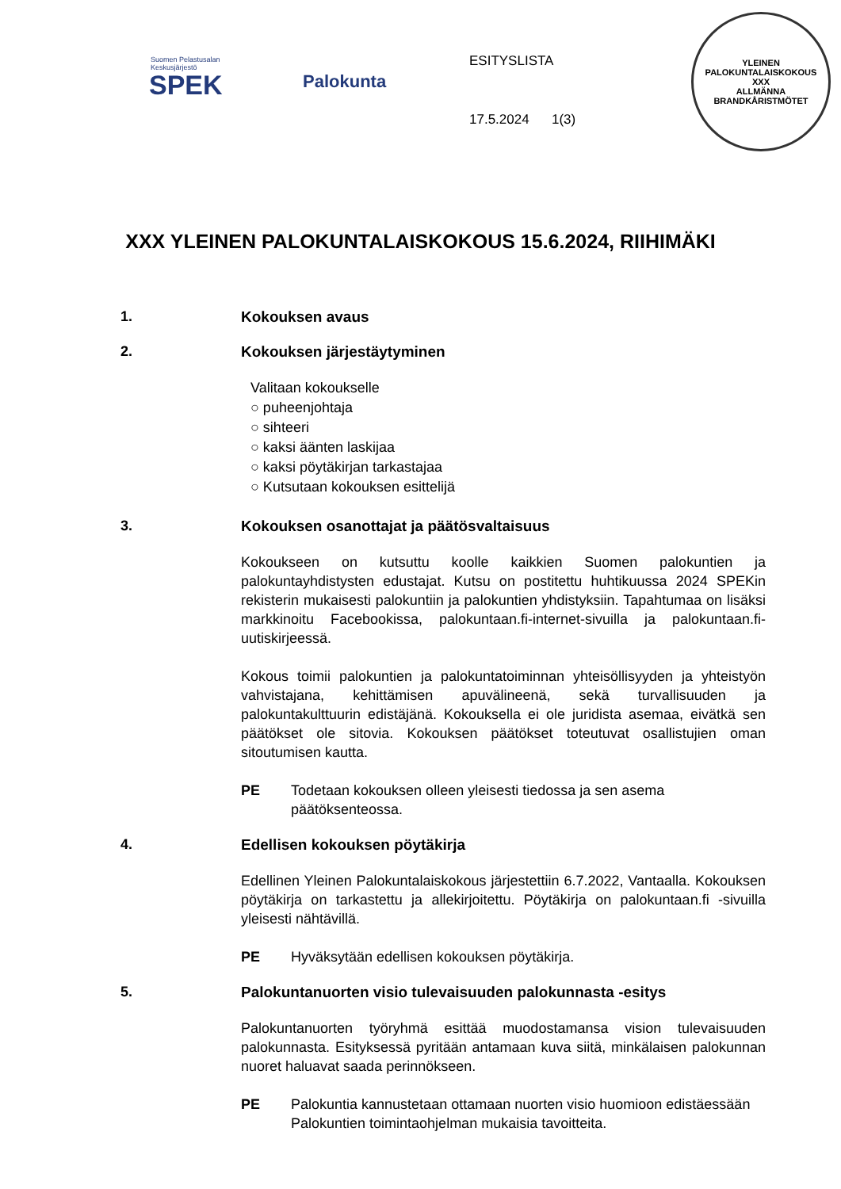Suomen Pelastusalan Keskusjärjestö
SPEK
Palokunta
ESITYSLISTA
17.5.2024 1(3)
YLEINEN PALOKUNTALAISKOKOUS
XXX
ALLMÄNNA BRANDKÅRISTMÖTET
XXX YLEINEN PALOKUNTALAISKOKOUS 15.6.2024, RIIHIMÄKI
1. Kokouksen avaus
2. Kokouksen järjestäytyminen
Valitaan kokoukselle
○ puheenjohtaja
○ sihteeri
○ kaksi äänten laskijaa
○ kaksi pöytäkirjan tarkastajaa
○ Kutsutaan kokouksen esittelijä
3. Kokouksen osanottajat ja päätösvaltaisuus
Kokoukseen on kutsuttu koolle kaikkien Suomen palokuntien ja palokuntayhdistysten edustajat. Kutsu on postitettu huhtikuussa 2024 SPEKin rekisterin mukaisesti palokuntiin ja palokuntien yhdistyksiin. Tapahtumaa on lisäksi markkinoitu Facebookissa, palokuntaan.fi-internet-sivuilla ja palokuntaan.fi-uutiskirjeessä.
Kokous toimii palokuntien ja palokuntatoiminnan yhteisöllisyyden ja yhteistyön vahvistajana, kehittämisen apuvälineenä, sekä turvallisuuden ja palokuntakulttuurin edistäjänä. Kokouksella ei ole juridista asemaa, eivätkä sen päätökset ole sitovia. Kokouksen päätökset toteutuvat osallistujien oman sitoutumisen kautta.
PE Todetaan kokouksen olleen yleisesti tiedossa ja sen asema päätöksenteossa.
4. Edellisen kokouksen pöytäkirja
Edellinen Yleinen Palokuntalaiskokous järjestettiin 6.7.2022, Vantaalla. Kokouksen pöytäkirja on tarkastettu ja allekirjoitettu. Pöytäkirja on palokuntaan.fi -sivuilla yleisesti nähtävillä.
PE Hyväksytään edellisen kokouksen pöytäkirja.
5. Palokuntanuorten visio tulevaisuuden palokunnasta -esitys
Palokuntanuorten työryhmä esittää muodostamansa vision tulevaisuuden palokunnasta. Esityksessä pyritään antamaan kuva siitä, minkälaisen palokunnan nuoret haluavat saada perinnökseen.
PE Palokuntia kannustetaan ottamaan nuorten visio huomioon edistäessään Palokuntien toimintaohjelman mukaisia tavoitteita.